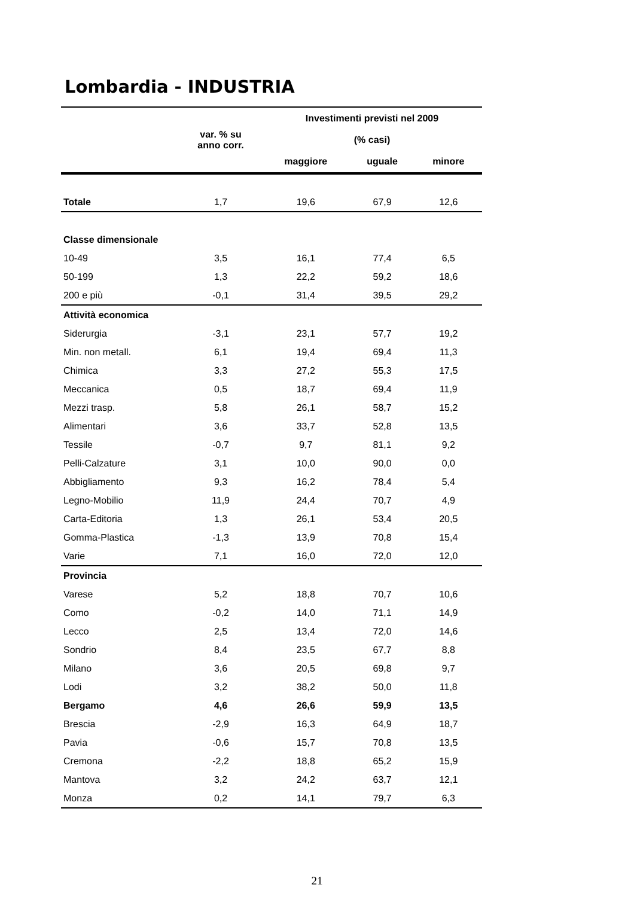Lombardia - INDUSTRIA
| | | Investimenti previsti nel 2009 | | |
| --- | --- | --- | --- | --- |
| | var. % su anno corr. | (% casi) | | |
| | | maggiore | uguale | minore |
| Totale | 1,7 | 19,6 | 67,9 | 12,6 |
| Classe dimensionale | | | | |
| 10-49 | 3,5 | 16,1 | 77,4 | 6,5 |
| 50-199 | 1,3 | 22,2 | 59,2 | 18,6 |
| 200 e più | -0,1 | 31,4 | 39,5 | 29,2 |
| Attività economica | | | | |
| Siderurgia | -3,1 | 23,1 | 57,7 | 19,2 |
| Min. non metall. | 6,1 | 19,4 | 69,4 | 11,3 |
| Chimica | 3,3 | 27,2 | 55,3 | 17,5 |
| Meccanica | 0,5 | 18,7 | 69,4 | 11,9 |
| Mezzi trasp. | 5,8 | 26,1 | 58,7 | 15,2 |
| Alimentari | 3,6 | 33,7 | 52,8 | 13,5 |
| Tessile | -0,7 | 9,7 | 81,1 | 9,2 |
| Pelli-Calzature | 3,1 | 10,0 | 90,0 | 0,0 |
| Abbigliamento | 9,3 | 16,2 | 78,4 | 5,4 |
| Legno-Mobilio | 11,9 | 24,4 | 70,7 | 4,9 |
| Carta-Editoria | 1,3 | 26,1 | 53,4 | 20,5 |
| Gomma-Plastica | -1,3 | 13,9 | 70,8 | 15,4 |
| Varie | 7,1 | 16,0 | 72,0 | 12,0 |
| Provincia | | | | |
| Varese | 5,2 | 18,8 | 70,7 | 10,6 |
| Como | -0,2 | 14,0 | 71,1 | 14,9 |
| Lecco | 2,5 | 13,4 | 72,0 | 14,6 |
| Sondrio | 8,4 | 23,5 | 67,7 | 8,8 |
| Milano | 3,6 | 20,5 | 69,8 | 9,7 |
| Lodi | 3,2 | 38,2 | 50,0 | 11,8 |
| Bergamo | 4,6 | 26,6 | 59,9 | 13,5 |
| Brescia | -2,9 | 16,3 | 64,9 | 18,7 |
| Pavia | -0,6 | 15,7 | 70,8 | 13,5 |
| Cremona | -2,2 | 18,8 | 65,2 | 15,9 |
| Mantova | 3,2 | 24,2 | 63,7 | 12,1 |
| Monza | 0,2 | 14,1 | 79,7 | 6,3 |
21